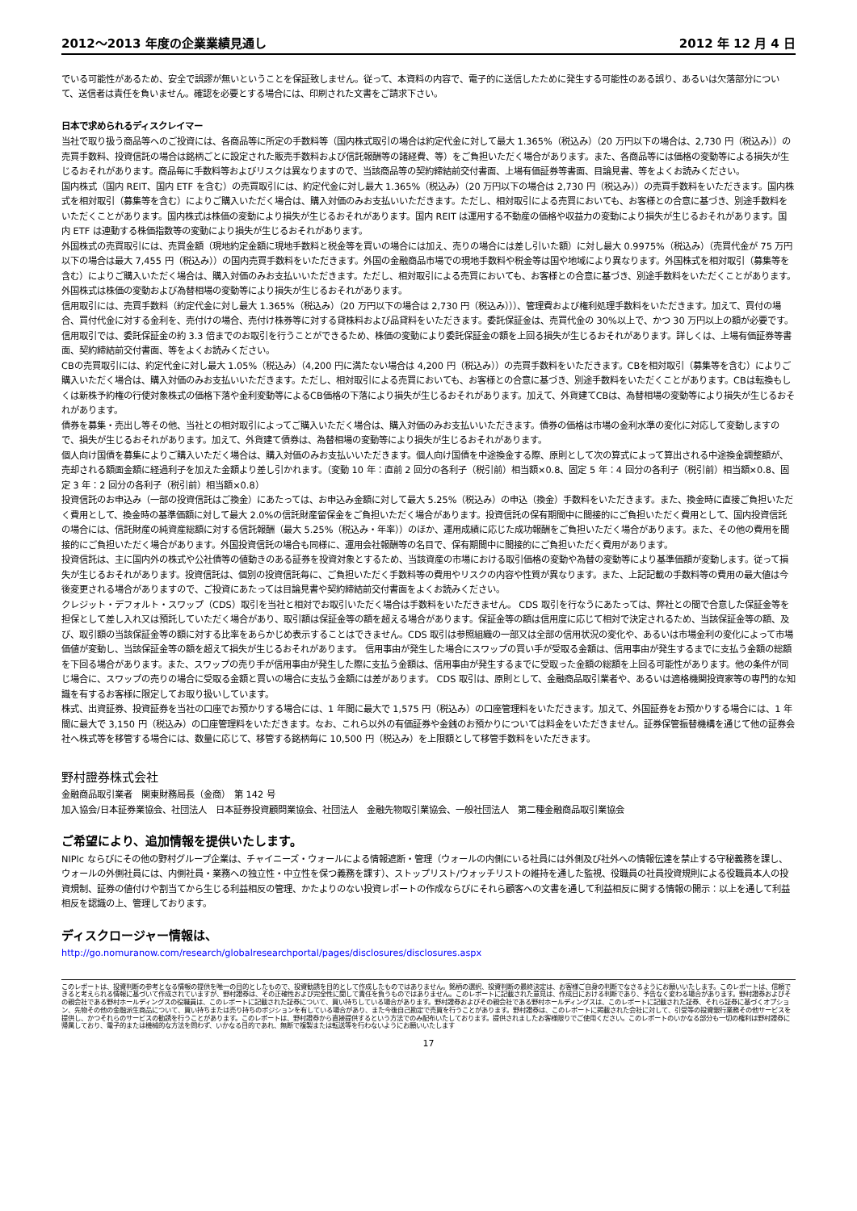2012～2013 年度の企業業績見通し 2012 年 12 月 4 日
でいる可能性があるため、安全で誤謬が無いということを保証致しません。従って、本資料の内容で、電子的に送信したために発生する可能性のある誤り、あるいは欠落部分について、送信者は責任を負いません。確認を必要とする場合には、印刷された文書をご請求下さい。
日本で求められるディスクレイマー
当社で取り扱う商品等へのご投資には、各商品等に所定の手数料等（国内株式取引の場合は約定代金に対して最大 1.365%（税込み）（20 万円以下の場合は、2,730 円（税込み））の売買手数料、投資信託の場合は銘柄ごとに設定された販売手数料および信託報酬等の諸経費、等）をご負担いただく場合があります。また、各商品等には価格の変動等による損失が生じるおそれがあります。商品毎に手数料等およびリスクは異なりますので、当該商品等の契約締結前交付書面、上場有価証券等書面、目論見書、等をよくお読みください。
国内株式（国内 REIT、国内 ETF を含む）の売買取引には、約定代金に対し最大 1.365%（税込み）（20 万円以下の場合は 2,730 円（税込み））の売買手数料をいただきます。国内株式を相対取引（募集等を含む）によりご購入いただく場合は、購入対価のみお支払いいただきます。ただし、相対取引による売買においても、お客様との合意に基づき、別途手数料をいただくことがあります。国内株式は株価の変動により損失が生じるおそれがあります。国内 REIT は運用する不動産の価格や収益力の変動により損失が生じるおそれがあります。国内 ETF は連動する株価指数等の変動により損失が生じるおそれがあります。
外国株式の売買取引には、売買金額（現地約定金額に現地手数料と税金等を買いの場合には加え、売りの場合には差し引いた額）に対し最大 0.9975%（税込み）（売買代金が 75 万円以下の場合は最大 7,455 円（税込み））の国内売買手数料をいただきます。外国の金融商品市場での現地手数料や税金等は国や地域により異なります。外国株式を相対取引（募集等を含む）によりご購入いただく場合は、購入対価のみお支払いいただきます。ただし、相対取引による売買においても、お客様との合意に基づき、別途手数料をいただくことがあります。外国株式は株価の変動および為替相場の変動等により損失が生じるおそれがあります。
信用取引には、売買手数料（約定代金に対し最大 1.365%（税込み）（20 万円以下の場合は 2,730 円（税込み）））、管理費および権利処理手数料をいただきます。加えて、買付の場合、買付代金に対する金利を、売付けの場合、売付け株券等に対する貸株料および品貸料をいただきます。委託保証金は、売買代金の 30%以上で、かつ 30 万円以上の額が必要です。信用取引では、委託保証金の約 3.3 倍までのお取引を行うことができるため、株価の変動により委託保証金の額を上回る損失が生じるおそれがあります。詳しくは、上場有価証券等書面、契約締結前交付書面、等をよくお読みください。
CBの売買取引には、約定代金に対し最大 1.05%（税込み）（4,200 円に満たない場合は 4,200 円（税込み））の売買手数料をいただきます。CBを相対取引（募集等を含む）によりご購入いただく場合は、購入対価のみお支払いいただきます。ただし、相対取引による売買においても、お客様との合意に基づき、別途手数料をいただくことがあります。CBは転換もしくは新株予約権の行使対象株式の価格下落や金利変動等によるCB価格の下落により損失が生じるおそれがあります。加えて、外貨建てCBは、為替相場の変動等により損失が生じるおそれがあります。
債券を募集・売出し等その他、当社との相対取引によってご購入いただく場合は、購入対価のみお支払いいただきます。債券の価格は市場の金利水準の変化に対応して変動しますので、損失が生じるおそれがあります。加えて、外貨建て債券は、為替相場の変動等により損失が生じるおそれがあります。
個人向け国債を募集によりご購入いただく場合は、購入対価のみお支払いいただきます。個人向け国債を中途換金する際、原則として次の算式によって算出される中途換金調整額が、売却される額面金額に経過利子を加えた金額より差し引かれます。（変動 10 年：直前 2 回分の各利子（税引前）相当額×0.8、固定 5 年：4 回分の各利子（税引前）相当額×0.8、固定 3 年：2 回分の各利子（税引前）相当額×0.8）
投資信託のお申込み（一部の投資信託はご換金）にあたっては、お申込み金額に対して最大 5.25%（税込み）の申込（換金）手数料をいただきます。また、換金時に直接ご負担いただく費用として、換金時の基準価額に対して最大 2.0%の信託財産留保金をご負担いただく場合があります。投資信託の保有期間中に間接的にご負担いただく費用として、国内投資信託の場合には、信託財産の純資産総額に対する信託報酬（最大 5.25%（税込み・年率））のほか、運用成績に応じた成功報酬をご負担いただく場合があります。また、その他の費用を間接的にご負担いただく場合があります。外国投資信託の場合も同様に、運用会社報酬等の名目で、保有期間中に間接的にご負担いただく費用があります。
投資信託は、主に国内外の株式や公社債等の値動きのある証券を投資対象とするため、当該資産の市場における取引価格の変動や為替の変動等により基準価額が変動します。従って損失が生じるおそれがあります。投資信託は、個別の投資信託毎に、ご負担いただく手数料等の費用やリスクの内容や性質が異なります。また、上記記載の手数料等の費用の最大値は今後変更される場合がありますので、ご投資にあたっては目論見書や契約締結前交付書面をよくお読みください。
クレジット・デフォルト・スワップ（CDS）取引を当社と相対でお取引いただく場合は手数料をいただきません。 CDS 取引を行なうにあたっては、弊社との間で合意した保証金等を担保として差し入れ又は預託していただく場合があり、取引額は保証金等の額を超える場合があります。保証金等の額は信用度に応じて相対で決定されるため、当該保証金等の額、及び、取引額の当該保証金等の額に対する比率をあらかじめ表示することはできません。CDS 取引は参照組織の一部又は全部の信用状況の変化や、あるいは市場金利の変化によって市場価値が変動し、当該保証金等の額を超えて損失が生じるおそれがあります。 信用事由が発生した場合にスワップの買い手が受取る金額は、信用事由が発生するまでに支払う金額の総額を下回る場合があります。また、スワップの売り手が信用事由が発生した際に支払う金額は、信用事由が発生するまでに受取った金額の総額を上回る可能性があります。他の条件が同じ場合に、スワップの売りの場合に受取る金額と買いの場合に支払う金額には差があります。 CDS 取引は、原則として、金融商品取引業者や、あるいは適格機関投資家等の専門的な知識を有するお客様に限定してお取り扱いしています。
株式、出資証券、投資証券を当社の口座でお預かりする場合には、1 年間に最大で 1,575 円（税込み）の口座管理料をいただきます。加えて、外国証券をお預かりする場合には、1 年間に最大で 3,150 円（税込み）の口座管理料をいただきます。なお、これら以外の有価証券や金銭のお預かりについては料金をいただきません。証券保管振替機構を通じて他の証券会社へ株式等を移管する場合には、数量に応じて、移管する銘柄毎に 10,500 円（税込み）を上限額として移管手数料をいただきます。
野村證券株式会社
金融商品取引業者　関東財務局長（金商）　第 142 号
加入協会/日本証券業協会、社団法人　日本証券投資顧問業協会、社団法人　金融先物取引業協会、一般社団法人　第二種金融商品取引業協会
ご希望により、追加情報を提供いたします。
NIPlc ならびにその他の野村グループ企業は、チャイニーズ・ウォールによる情報遮断・管理（ウォールの内側にいる社員には外側及び社外への情報伝達を禁止する守秘義務を課し、ウォールの外側社員には、内側社員・業務への独立性・中立性を保つ義務を課す）、ストップリスト/ウォッチリストの維持を通した監視、役職員の社員投資規則による役職員本人の投資規制、証券の値付けや割当てから生じる利益相反の管理、かたよりのない投資レポートの作成ならびにそれら顧客への文書を通して利益相反に関する情報の開示：以上を通して利益相反を認識の上、管理しております。
ディスクロージャー情報は、
http://go.nomuranow.com/research/globalresearchportal/pages/disclosures/disclosures.aspx
このレポートは、投資判断の参考となる情報の提供を唯一の目的としたもので、投資勧誘を目的として作成したものではありません。銘柄の選択、投資判断の最終決定は、お客様ご自身の判断でなさるようにお願いいたします。このレポートは、信頼できると考えられる情報に基づいて作成されていますが、野村證券は、その正確性および完全性に関して責任を負うものではありません。このレポートに記載された意見は、作成日における判断であり、予告なく変わる場合があります。野村證券およびその親会社である野村ホールディングスの役職員は、このレポートに記載された証券について、買い持ちしている場合があります。野村證券およびその親会社である野村ホールディングスは、このレポートに記載された証券、それら証券に基づくオプション、先物その他の金融派生商品について、買い持ちまたは売り持ちのポジションを有している場合があり、また今後自己勘定で売買を行うことがあります。野村證券は、このレポートに掲載された会社に対して、引受等の投資銀行業務その他サービスを提供し、かつそれらのサービスの勧誘を行うことがあります。このレポートは、野村證券から直接提供するという方法でのみ配布いたしております。提供されましたお客様限りでご使用ください。このレポートのいかなる部分も一切の権利は野村證券に帰属しており、電子的または機械的な方法を問わず、いかなる目的であれ、無断で複製または転送等を行わないようにお願いいたします
17